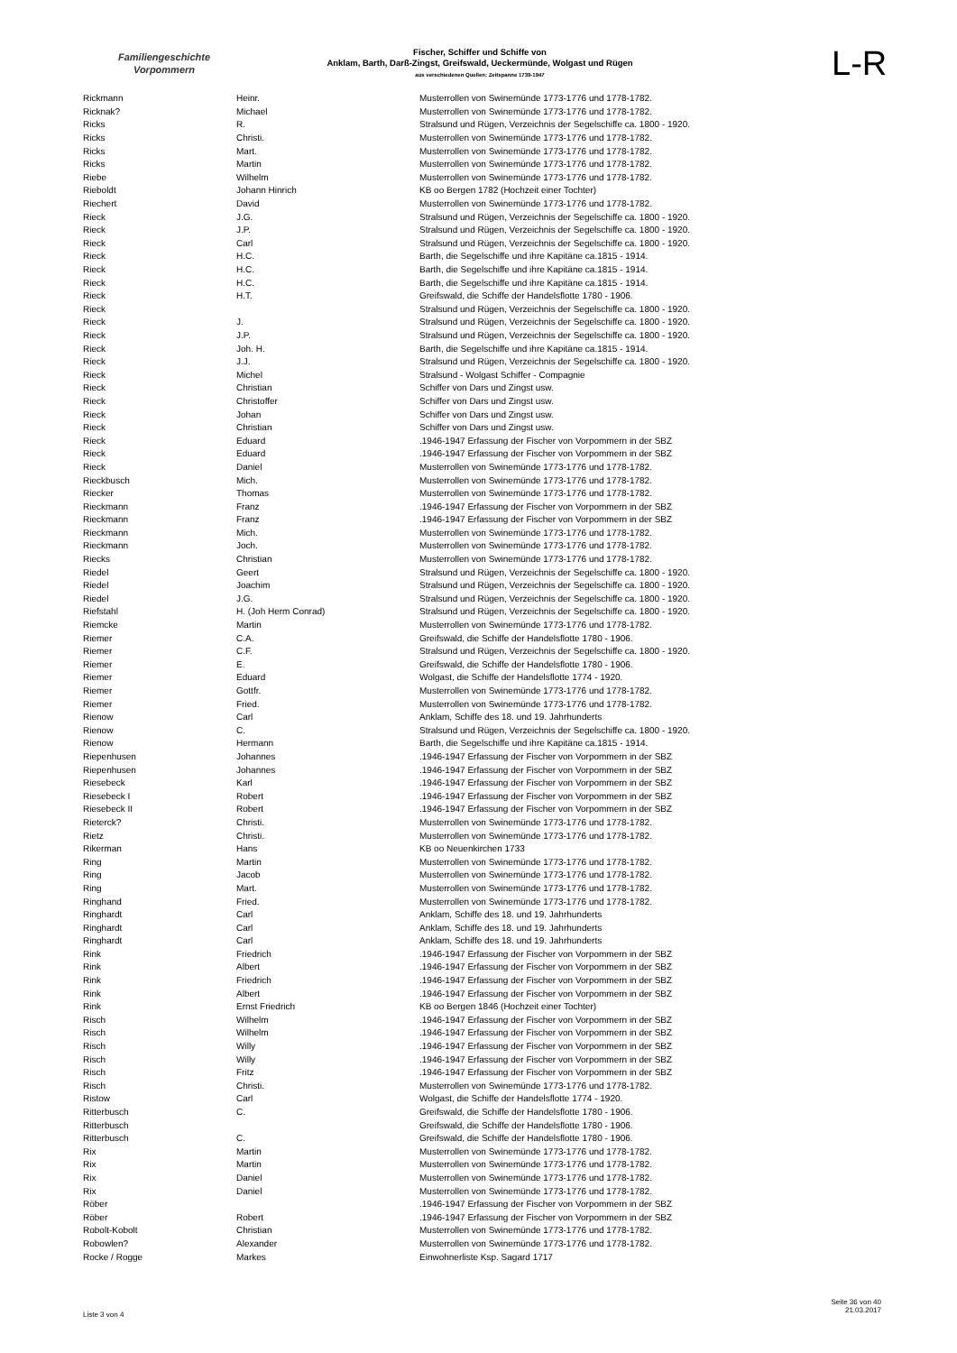Familiengeschichte
Vorpommern
Fischer, Schiffer und Schiffe von
Anklam, Barth, Darß-Zingst, Greifswald, Ueckermünde, Wolgast und Rügen
aus verschiedenen Quellen: Zeitspanne 1739-1947
L-R
| Rickmann | Heinr. | Musterrollen von Swinemünde 1773-1776 und 1778-1782. |
| Ricknak? | Michael | Musterrollen von Swinemünde 1773-1776 und 1778-1782. |
| Ricks | R. | Stralsund und Rügen, Verzeichnis der Segelschiffe ca. 1800 - 1920. |
| Ricks | Christi. | Musterrollen von Swinemünde 1773-1776 und 1778-1782. |
| Ricks | Mart. | Musterrollen von Swinemünde 1773-1776 und 1778-1782. |
| Ricks | Martin | Musterrollen von Swinemünde 1773-1776 und 1778-1782. |
| Riebe | Wilhelm | Musterrollen von Swinemünde 1773-1776 und 1778-1782. |
| Rieboldt | Johann Hinrich | KB oo Bergen 1782 (Hochzeit einer Tochter) |
| Riechert | David | Musterrollen von Swinemünde 1773-1776 und 1778-1782. |
| Rieck | J.G. | Stralsund und Rügen, Verzeichnis der Segelschiffe ca. 1800 - 1920. |
| Rieck | J.P. | Stralsund und Rügen, Verzeichnis der Segelschiffe ca. 1800 - 1920. |
| Rieck | Carl | Stralsund und Rügen, Verzeichnis der Segelschiffe ca. 1800 - 1920. |
| Rieck | H.C. | Barth, die Segelschiffe und ihre Kapitäne ca.1815 - 1914. |
| Rieck | H.C. | Barth, die Segelschiffe und ihre Kapitäne ca.1815 - 1914. |
| Rieck | H.C. | Barth, die Segelschiffe und ihre Kapitäne ca.1815 - 1914. |
| Rieck | H.T. | Greifswald, die Schiffe der Handelsflotte 1780 - 1906. |
| Rieck | | Stralsund und Rügen, Verzeichnis der Segelschiffe ca. 1800 - 1920. |
| Rieck | J. | Stralsund und Rügen, Verzeichnis der Segelschiffe ca. 1800 - 1920. |
| Rieck | J.P. | Stralsund und Rügen, Verzeichnis der Segelschiffe ca. 1800 - 1920. |
| Rieck | Joh. H. | Barth, die Segelschiffe und ihre Kapitäne ca.1815 - 1914. |
| Rieck | J.J. | Stralsund und Rügen, Verzeichnis der Segelschiffe ca. 1800 - 1920. |
| Rieck | Michel | Stralsund - Wolgast Schiffer - Compagnie |
| Rieck | Christian | Schiffer von Dars und Zingst usw. |
| Rieck | Christoffer | Schiffer von Dars und Zingst usw. |
| Rieck | Johan | Schiffer von Dars und Zingst usw. |
| Rieck | Christian | Schiffer von Dars und Zingst usw. |
| Rieck | Eduard | .1946-1947 Erfassung der Fischer von Vorpommern in der SBZ |
| Rieck | Eduard | .1946-1947 Erfassung der Fischer von Vorpommern in der SBZ |
| Rieck | Daniel | Musterrollen von Swinemünde 1773-1776 und 1778-1782. |
| Rieckbusch | Mich. | Musterrollen von Swinemünde 1773-1776 und 1778-1782. |
| Riecker | Thomas | Musterrollen von Swinemünde 1773-1776 und 1778-1782. |
| Rieckmann | Franz | .1946-1947 Erfassung der Fischer von Vorpommern in der SBZ |
| Rieckmann | Franz | .1946-1947 Erfassung der Fischer von Vorpommern in der SBZ |
| Rieckmann | Mich. | Musterrollen von Swinemünde 1773-1776 und 1778-1782. |
| Rieckmann | Joch. | Musterrollen von Swinemünde 1773-1776 und 1778-1782. |
| Riecks | Christian | Musterrollen von Swinemünde 1773-1776 und 1778-1782. |
| Riedel | Geert | Stralsund und Rügen, Verzeichnis der Segelschiffe ca. 1800 - 1920. |
| Riedel | Joachim | Stralsund und Rügen, Verzeichnis der Segelschiffe ca. 1800 - 1920. |
| Riedel | J.G. | Stralsund und Rügen, Verzeichnis der Segelschiffe ca. 1800 - 1920. |
| Riefstahl | H. (Joh Herm Conrad) | Stralsund und Rügen, Verzeichnis der Segelschiffe ca. 1800 - 1920. |
| Riemcke | Martin | Musterrollen von Swinemünde 1773-1776 und 1778-1782. |
| Riemer | C.A. | Greifswald, die Schiffe der Handelsflotte 1780 - 1906. |
| Riemer | C.F. | Stralsund und Rügen, Verzeichnis der Segelschiffe ca. 1800 - 1920. |
| Riemer | E. | Greifswald, die Schiffe der Handelsflotte 1780 - 1906. |
| Riemer | Eduard | Wolgast, die Schiffe der Handelsflotte 1774 - 1920. |
| Riemer | Gottfr. | Musterrollen von Swinemünde 1773-1776 und 1778-1782. |
| Riemer | Fried. | Musterrollen von Swinemünde 1773-1776 und 1778-1782. |
| Rienow | Carl | Anklam, Schiffe des 18. und 19. Jahrhunderts |
| Rienow | C. | Stralsund und Rügen, Verzeichnis der Segelschiffe ca. 1800 - 1920. |
| Rienow | Hermann | Barth, die Segelschiffe und ihre Kapitäne ca.1815 - 1914. |
| Riepenhusen | Johannes | .1946-1947 Erfassung der Fischer von Vorpommern in der SBZ |
| Riepenhusen | Johannes | .1946-1947 Erfassung der Fischer von Vorpommern in der SBZ |
| Riesebeck | Karl | .1946-1947 Erfassung der Fischer von Vorpommern in der SBZ |
| Riesebeck I | Robert | .1946-1947 Erfassung der Fischer von Vorpommern in der SBZ |
| Riesebeck II | Robert | .1946-1947 Erfassung der Fischer von Vorpommern in der SBZ |
| Rieterck? | Christi. | Musterrollen von Swinemünde 1773-1776 und 1778-1782. |
| Rietz | Christi. | Musterrollen von Swinemünde 1773-1776 und 1778-1782. |
| Rikerman | Hans | KB oo Neuenkirchen 1733 |
| Ring | Martin | Musterrollen von Swinemünde 1773-1776 und 1778-1782. |
| Ring | Jacob | Musterrollen von Swinemünde 1773-1776 und 1778-1782. |
| Ring | Mart. | Musterrollen von Swinemünde 1773-1776 und 1778-1782. |
| Ringhand | Fried. | Musterrollen von Swinemünde 1773-1776 und 1778-1782. |
| Ringhardt | Carl | Anklam, Schiffe des 18. und 19. Jahrhunderts |
| Ringhardt | Carl | Anklam, Schiffe des 18. und 19. Jahrhunderts |
| Ringhardt | Carl | Anklam, Schiffe des 18. und 19. Jahrhunderts |
| Rink | Friedrich | .1946-1947 Erfassung der Fischer von Vorpommern in der SBZ |
| Rink | Albert | .1946-1947 Erfassung der Fischer von Vorpommern in der SBZ |
| Rink | Friedrich | .1946-1947 Erfassung der Fischer von Vorpommern in der SBZ |
| Rink | Albert | .1946-1947 Erfassung der Fischer von Vorpommern in der SBZ |
| Rink | Ernst Friedrich | KB oo Bergen 1846 (Hochzeit einer Tochter) |
| Risch | Wilhelm | .1946-1947 Erfassung der Fischer von Vorpommern in der SBZ |
| Risch | Wilhelm | .1946-1947 Erfassung der Fischer von Vorpommern in der SBZ |
| Risch | Willy | .1946-1947 Erfassung der Fischer von Vorpommern in der SBZ |
| Risch | Willy | .1946-1947 Erfassung der Fischer von Vorpommern in der SBZ |
| Risch | Fritz | .1946-1947 Erfassung der Fischer von Vorpommern in der SBZ |
| Risch | Christi. | Musterrollen von Swinemünde 1773-1776 und 1778-1782. |
| Ristow | Carl | Wolgast, die Schiffe der Handelsflotte 1774 - 1920. |
| Ritterbusch | C. | Greifswald, die Schiffe der Handelsflotte 1780 - 1906. |
| Ritterbusch | | Greifswald, die Schiffe der Handelsflotte 1780 - 1906. |
| Ritterbusch | C. | Greifswald, die Schiffe der Handelsflotte 1780 - 1906. |
| Rix | Martin | Musterrollen von Swinemünde 1773-1776 und 1778-1782. |
| Rix | Martin | Musterrollen von Swinemünde 1773-1776 und 1778-1782. |
| Rix | Daniel | Musterrollen von Swinemünde 1773-1776 und 1778-1782. |
| Rix | Daniel | Musterrollen von Swinemünde 1773-1776 und 1778-1782. |
| Röber | | .1946-1947 Erfassung der Fischer von Vorpommern in der SBZ |
| Röber | Robert | .1946-1947 Erfassung der Fischer von Vorpommern in der SBZ |
| Robolt-Kobolt | Christian | Musterrollen von Swinemünde 1773-1776 und 1778-1782. |
| Robowlen? | Alexander | Musterrollen von Swinemünde 1773-1776 und 1778-1782. |
| Rocke / Rogge | Markes | Einwohnerliste Ksp. Sagard 1717 |
Liste 3 von 4
Seite 36 von 40
21.03.2017